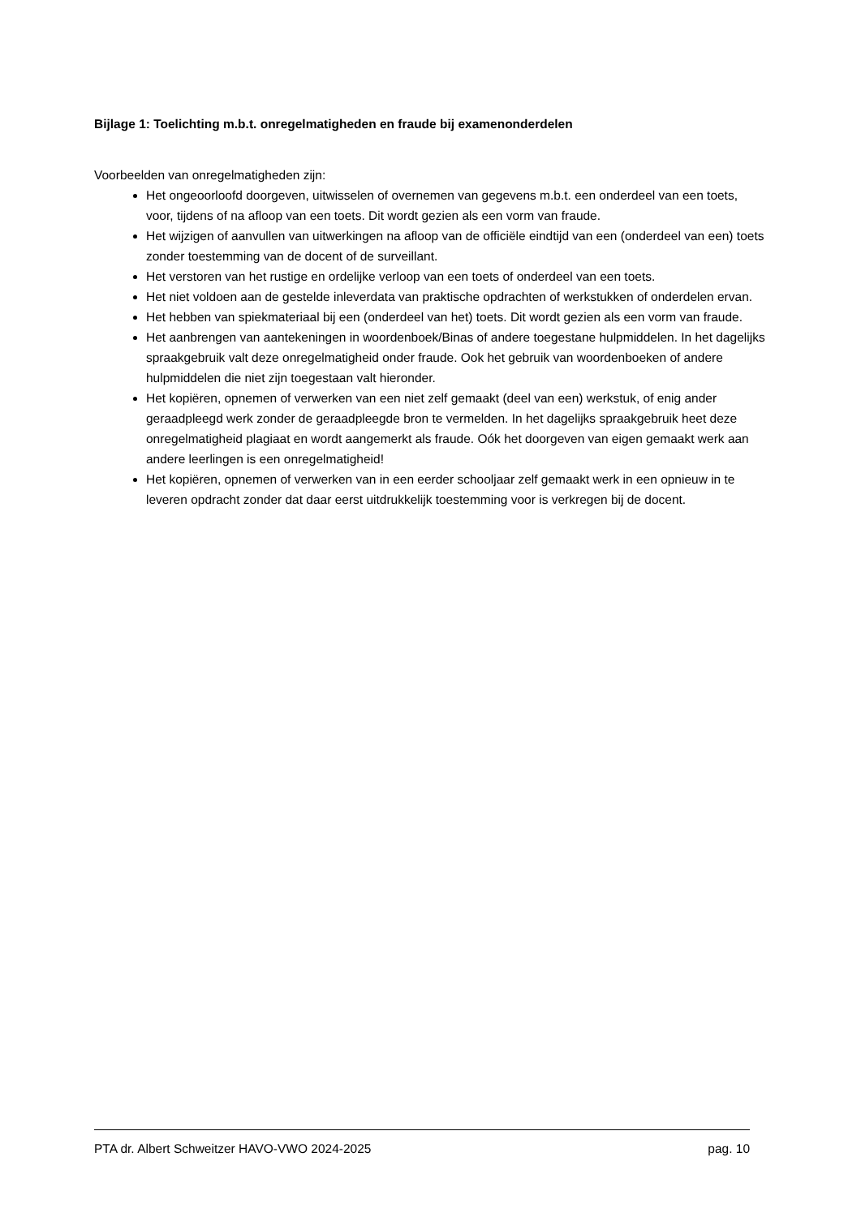Bijlage 1: Toelichting m.b.t. onregelmatigheden en fraude bij examenonderdelen
Voorbeelden van onregelmatigheden zijn:
Het ongeoorloofd doorgeven, uitwisselen of overnemen van gegevens m.b.t. een onderdeel van een toets, voor, tijdens of na afloop van een toets. Dit wordt gezien als een vorm van fraude.
Het wijzigen of aanvullen van uitwerkingen na afloop van de officiële eindtijd van een (onderdeel van een) toets zonder toestemming van de docent of de surveillant.
Het verstoren van het rustige en ordelijke verloop van een toets of onderdeel van een toets.
Het niet voldoen aan de gestelde inleverdata van praktische opdrachten of werkstukken of onderdelen ervan.
Het hebben van spiekmateriaal bij een (onderdeel van het) toets. Dit wordt gezien als een vorm van fraude.
Het aanbrengen van aantekeningen in woordenboek/Binas of andere toegestane hulpmiddelen. In het dagelijks spraakgebruik valt deze onregelmatigheid onder fraude. Ook het gebruik van woordenboeken of andere hulpmiddelen die niet zijn toegestaan valt hieronder.
Het kopiëren, opnemen of verwerken van een niet zelf gemaakt (deel van een) werkstuk, of enig ander geraadpleegd werk zonder de geraadpleegde bron te vermelden. In het dagelijks spraakgebruik heet deze onregelmatigheid plagiaat en wordt aangemerkt als fraude. Oók het doorgeven van eigen gemaakt werk aan andere leerlingen is een onregelmatigheid!
Het kopiëren, opnemen of verwerken van in een eerder schooljaar zelf gemaakt werk in een opnieuw in te leveren opdracht zonder dat daar eerst uitdrukkelijk toestemming voor is verkregen bij de docent.
PTA dr. Albert Schweitzer HAVO-VWO 2024-2025 pag. 10